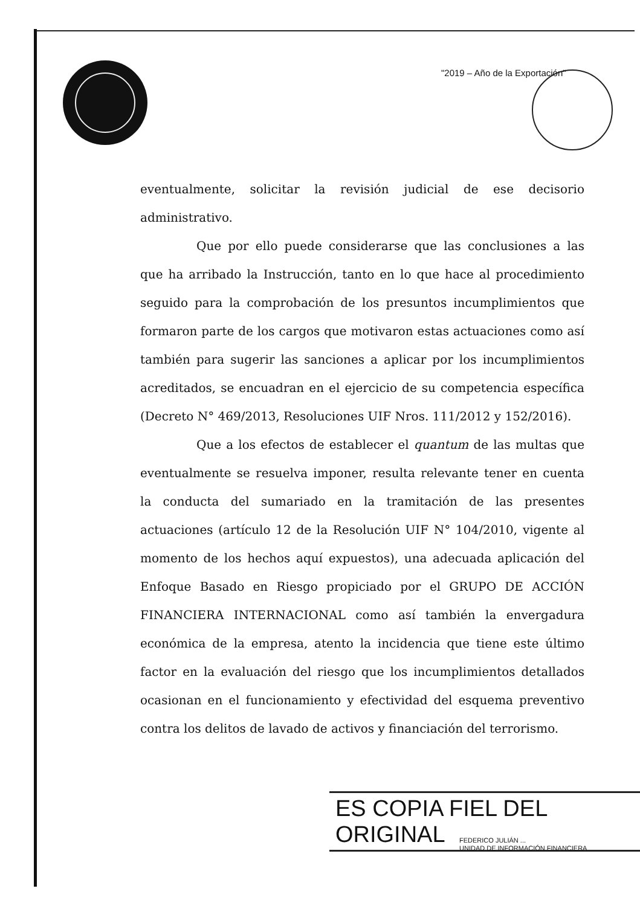"2019 – Año de la Exportación"
eventualmente, solicitar la revisión judicial de ese decisorio administrativo.
Que por ello puede considerarse que las conclusiones a las que ha arribado la Instrucción, tanto en lo que hace al procedimiento seguido para la comprobación de los presuntos incumplimientos que formaron parte de los cargos que motivaron estas actuaciones como así también para sugerir las sanciones a aplicar por los incumplimientos acreditados, se encuadran en el ejercicio de su competencia específica (Decreto N° 469/2013, Resoluciones UIF Nros. 111/2012 y 152/2016).
Que a los efectos de establecer el quantum de las multas que eventualmente se resuelva imponer, resulta relevante tener en cuenta la conducta del sumariado en la tramitación de las presentes actuaciones (artículo 12 de la Resolución UIF N° 104/2010, vigente al momento de los hechos aquí expuestos), una adecuada aplicación del Enfoque Basado en Riesgo propiciado por el GRUPO DE ACCIÓN FINANCIERA INTERNACIONAL como así también la envergadura económica de la empresa, atento la incidencia que tiene este último factor en la evaluación del riesgo que los incumplimientos detallados ocasionan en el funcionamiento y efectividad del esquema preventivo contra los delitos de lavado de activos y financiación del terrorismo.
ES COPIA FIEL DEL ORIGINAL
FEDERICO JULIÁN ...
UNIDAD DE INFORMACIÓN FINANCIERA